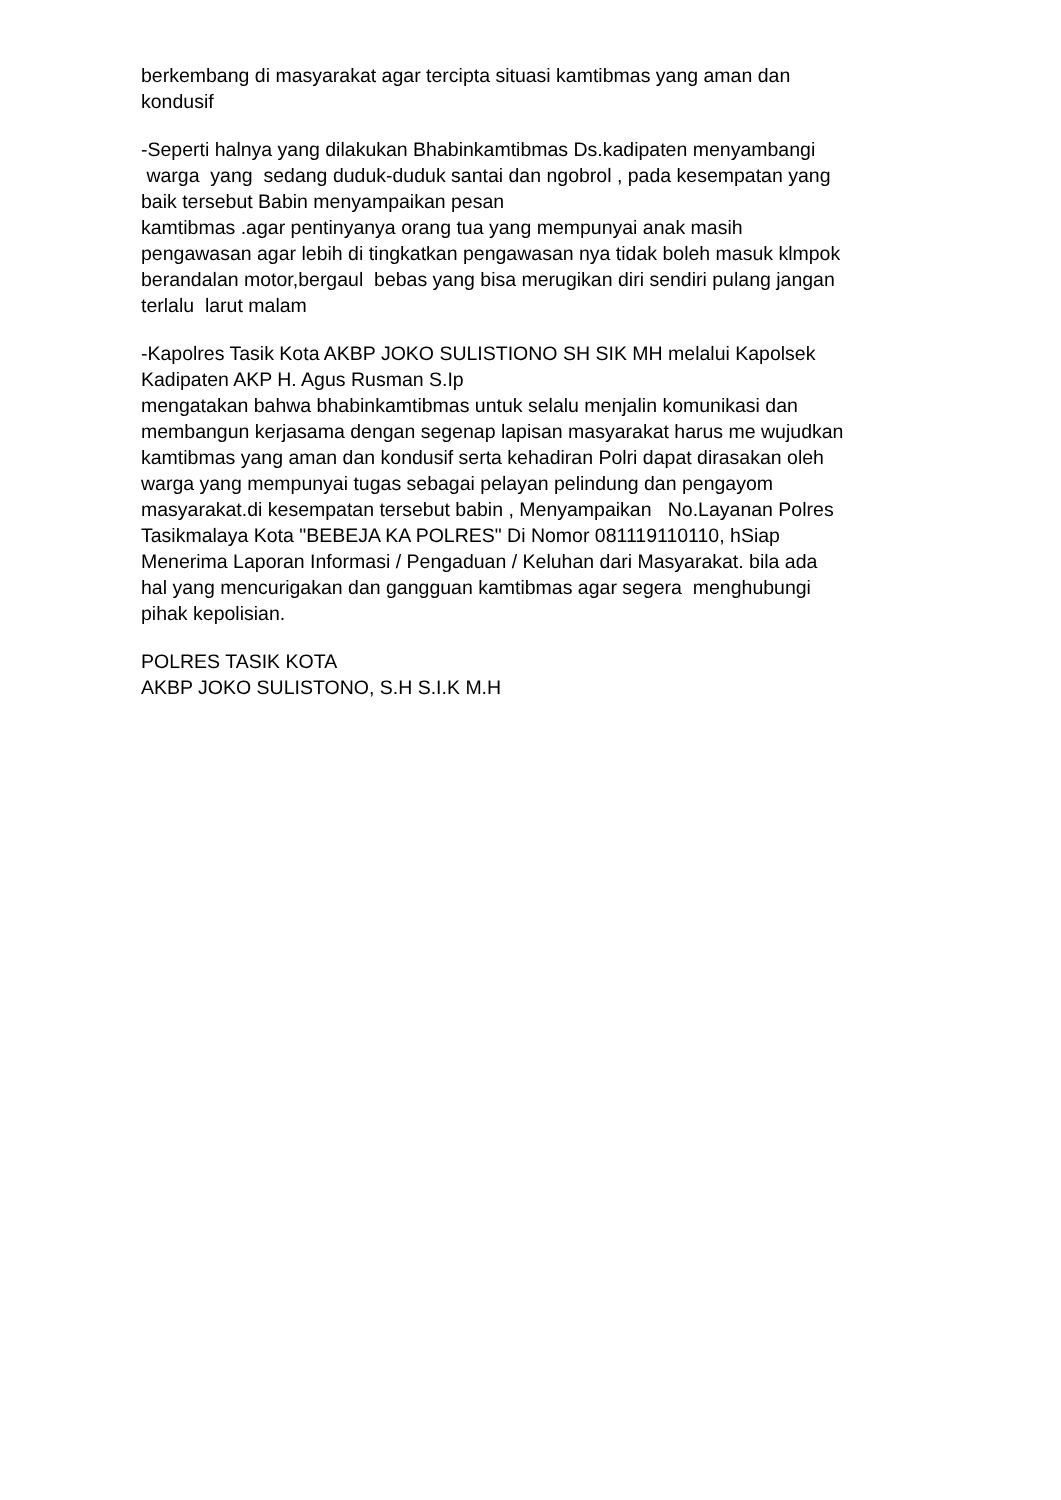berkembang di masyarakat agar tercipta situasi kamtibmas yang aman dan kondusif
-Seperti halnya yang dilakukan Bhabinkamtibmas Ds.kadipaten menyambangi warga yang sedang duduk-duduk santai dan ngobrol , pada kesempatan yang baik tersebut Babin menyampaikan pesan kamtibmas .agar pentinyanya orang tua yang mempunyai anak masih pengawasan agar lebih di tingkatkan pengawasan nya tidak boleh masuk klmpok berandalan motor,bergaul bebas yang bisa merugikan diri sendiri pulang jangan terlalu larut malam
-Kapolres Tasik Kota AKBP JOKO SULISTIONO SH SIK MH melalui Kapolsek Kadipaten AKP H. Agus Rusman S.Ip mengatakan bahwa bhabinkamtibmas untuk selalu menjalin komunikasi dan membangun kerjasama dengan segenap lapisan masyarakat harus me wujudkan kamtibmas yang aman dan kondusif serta kehadiran Polri dapat dirasakan oleh warga yang mempunyai tugas sebagai pelayan pelindung dan pengayom masyarakat.di kesempatan tersebut babin , Menyampaikan No.Layanan Polres Tasikmalaya Kota "BEBEJA KA POLRES" Di Nomor 081119110110, hSiap Menerima Laporan Informasi / Pengaduan / Keluhan dari Masyarakat. bila ada hal yang mencurigakan dan gangguan kamtibmas agar segera menghubungi pihak kepolisian.
POLRES TASIK KOTA AKBP JOKO SULISTONO, S.H S.I.K M.H